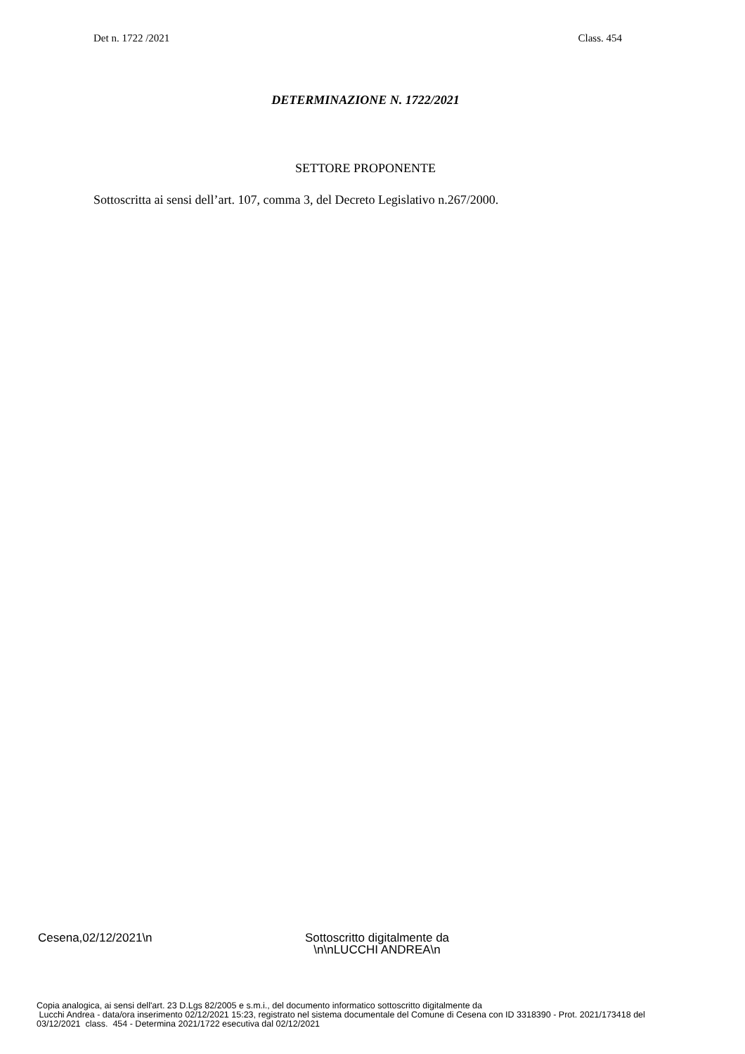Det n. 1722 /2021 Class. 454
DETERMINAZIONE N. 1722/2021
SETTORE PROPONENTE
Sottoscritta ai sensi dell’art. 107, comma 3, del Decreto Legislativo n.267/2000.
Cesena,02/12/2021\n Sottoscritto digitalmente da
\n\nLUCCHI ANDREA\n
Copia analogica, ai sensi dell'art. 23 D.Lgs 82/2005 e s.m.i., del documento informatico sottoscritto digitalmente da Lucchi Andrea - data/ora inserimento 02/12/2021 15:23, registrato nel sistema documentale del Comune di Cesena con ID 3318390 - Prot. 2021/173418 del 03/12/2021 class. 454 - Determina 2021/1722 esecutiva dal 02/12/2021